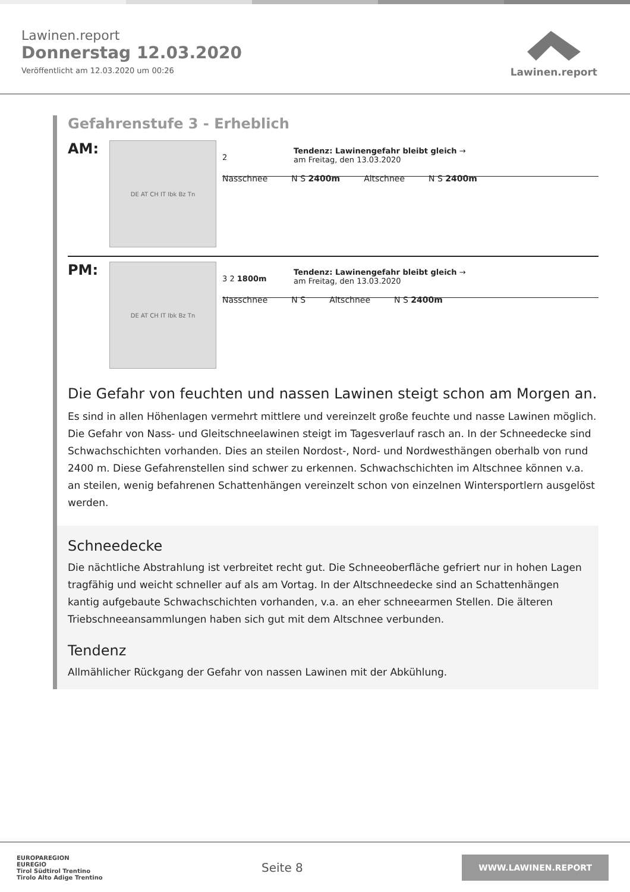Lawinen.report
Donnerstag 12.03.2020
Veröffentlicht am 12.03.2020 um 00:26
Lawinen.report
Gefahrenstufe 3 - Erheblich
AM:
DE AT CH IT Ibk Bz Tn
Tendenz: Lawinengefahr bleibt gleich →
am Freitag, den 13.03.2020
2
Nasschnee N S 2400m Altschnee N S 2400m
PM:
DE AT CH IT Ibk Bz Tn
Tendenz: Lawinengefahr bleibt gleich →
am Freitag, den 13.03.2020
3 2 1800m
Nasschnee N S Altschnee N S 2400m
Die Gefahr von feuchten und nassen Lawinen steigt schon am Morgen an.
Es sind in allen Höhenlagen vermehrt mittlere und vereinzelt große feuchte und nasse Lawinen möglich. Die Gefahr von Nass- und Gleitschneelawinen steigt im Tagesverlauf rasch an. In der Schneedecke sind Schwachschichten vorhanden. Dies an steilen Nordost-, Nord- und Nordwesthängen oberhalb von rund 2400 m. Diese Gefahrenstellen sind schwer zu erkennen. Schwachschichten im Altschnee können v.a. an steilen, wenig befahrenen Schattenhängen vereinzelt schon von einzelnen Wintersportlern ausgelöst werden.
Schneedecke
Die nächtliche Abstrahlung ist verbreitet recht gut. Die Schneeoberfläche gefriert nur in hohen Lagen tragfähig und weicht schneller auf als am Vortag. In der Altschneedecke sind an Schattenhängen kantig aufgebaute Schwachschichten vorhanden, v.a. an eher schneearmen Stellen. Die älteren Triebschneeansammlungen haben sich gut mit dem Altschnee verbunden.
Tendenz
Allmählicher Rückgang der Gefahr von nassen Lawinen mit der Abkühlung.
EUROPAREGION
EUREGIO
Tirol Südtirol Trentino
Tirolo Alto Adige Trentino
Seite 8
WWW.LAWINEN.REPORT